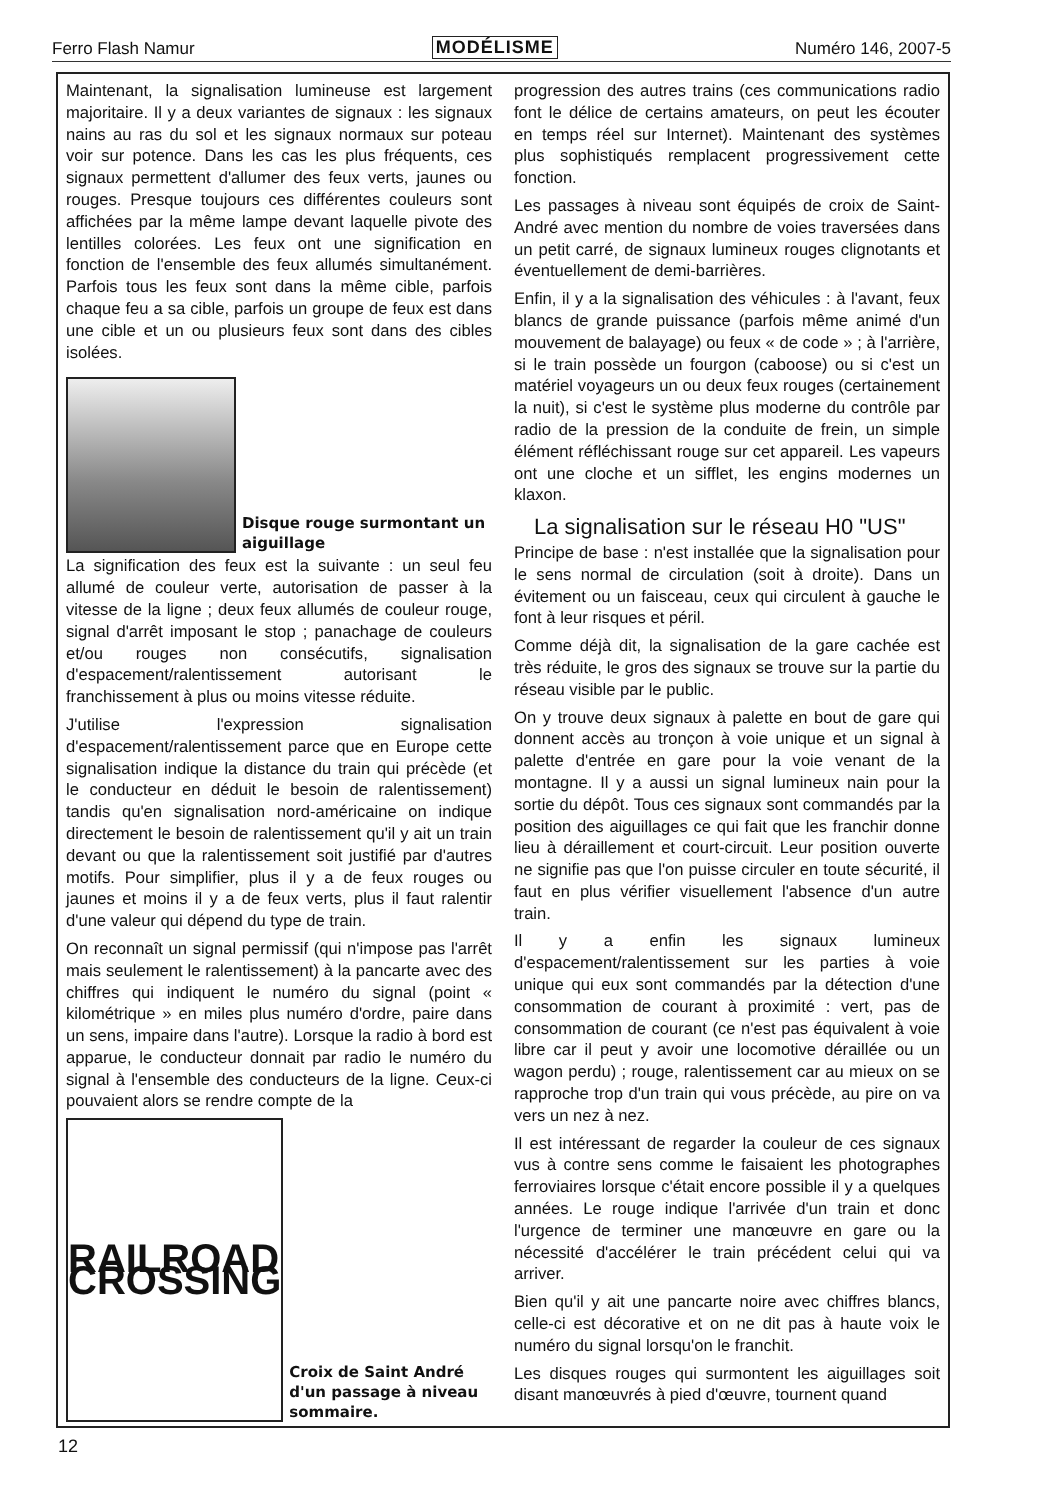Ferro Flash Namur MODÉLISME Numéro 146, 2007-5
Maintenant, la signalisation lumineuse est largement majoritaire. Il y a deux variantes de signaux : les signaux nains au ras du sol et les signaux normaux sur poteau voir sur potence. Dans les cas les plus fréquents, ces signaux permettent d'allumer des feux verts, jaunes ou rouges. Presque toujours ces différentes couleurs sont affichées par la même lampe devant laquelle pivote des lentilles colorées. Les feux ont une signification en fonction de l'ensemble des feux allumés simultanément. Parfois tous les feux sont dans la même cible, parfois chaque feu a sa cible, parfois un groupe de feux est dans une cible et un ou plusieurs feux sont dans des cibles isolées.
Disque rouge surmontant un aiguillage
La signification des feux est la suivante : un seul feu allumé de couleur verte, autorisation de passer à la vitesse de la ligne ; deux feux allumés de couleur rouge, signal d'arrêt imposant le stop ; panachage de couleurs et/ou rouges non consécutifs, signalisation d'espacement/ralentissement autorisant le franchissement à plus ou moins vitesse réduite.
J'utilise l'expression signalisation d'espacement/ralentissement parce que en Europe cette signalisation indique la distance du train qui précède (et le conducteur en déduit le besoin de ralentissement) tandis qu'en signalisation nord-américaine on indique directement le besoin de ralentissement qu'il y ait un train devant ou que la ralentissement soit justifié par d'autres motifs. Pour simplifier, plus il y a de feux rouges ou jaunes et moins il y a de feux verts, plus il faut ralentir d'une valeur qui dépend du type de train.
On reconnaît un signal permissif (qui n'impose pas l'arrêt mais seulement le ralentissement) à la pancarte avec des chiffres qui indiquent le numéro du signal (point « kilométrique » en miles plus numéro d'ordre, paire dans un sens, impaire dans l'autre). Lorsque la radio à bord est apparue, le conducteur donnait par radio le numéro du signal à l'ensemble des conducteurs de la ligne. Ceux-ci pouvaient alors se rendre compte de la
RAILROAD CROSSING
Croix de Saint André d'un passage à niveau sommaire.
progression des autres trains (ces communications radio font le délice de certains amateurs, on peut les écouter en temps réel sur Internet). Maintenant des systèmes plus sophistiqués remplacent progressivement cette fonction.
Les passages à niveau sont équipés de croix de Saint-André avec mention du nombre de voies traversées dans un petit carré, de signaux lumineux rouges clignotants et éventuellement de demi-barrières.
Enfin, il y a la signalisation des véhicules : à l'avant, feux blancs de grande puissance (parfois même animé d'un mouvement de balayage) ou feux « de code » ; à l'arrière, si le train possède un fourgon (caboose) ou si c'est un matériel voyageurs un ou deux feux rouges (certainement la nuit), si c'est le système plus moderne du contrôle par radio de la pression de la conduite de frein, un simple élément réfléchissant rouge sur cet appareil. Les vapeurs ont une cloche et un sifflet, les engins modernes un klaxon.
La signalisation sur le réseau H0 "US"
Principe de base : n'est installée que la signalisation pour le sens normal de circulation (soit à droite). Dans un évitement ou un faisceau, ceux qui circulent à gauche le font à leur risques et péril.
Comme déjà dit, la signalisation de la gare cachée est très réduite, le gros des signaux se trouve sur la partie du réseau visible par le public.
On y trouve deux signaux à palette en bout de gare qui donnent accès au tronçon à voie unique et un signal à palette d'entrée en gare pour la voie venant de la montagne. Il y a aussi un signal lumineux nain pour la sortie du dépôt. Tous ces signaux sont commandés par la position des aiguillages ce qui fait que les franchir donne lieu à déraillement et court-circuit. Leur position ouverte ne signifie pas que l'on puisse circuler en toute sécurité, il faut en plus vérifier visuellement l'absence d'un autre train.
Il y a enfin les signaux lumineux d'espacement/ralentissement sur les parties à voie unique qui eux sont commandés par la détection d'une consommation de courant à proximité : vert, pas de consommation de courant (ce n'est pas équivalent à voie libre car il peut y avoir une locomotive déraillée ou un wagon perdu) ; rouge, ralentissement car au mieux on se rapproche trop d'un train qui vous précède, au pire on va vers un nez à nez.
Il est intéressant de regarder la couleur de ces signaux vus à contre sens comme le faisaient les photographes ferroviaires lorsque c'était encore possible il y a quelques années. Le rouge indique l'arrivée d'un train et donc l'urgence de terminer une manœuvre en gare ou la nécessité d'accélérer le train précédent celui qui va arriver.
Bien qu'il y ait une pancarte noire avec chiffres blancs, celle-ci est décorative et on ne dit pas à haute voix le numéro du signal lorsqu'on le franchit.
Les disques rouges qui surmontent les aiguillages soit disant manœuvrés à pied d'œuvre, tournent quand
12